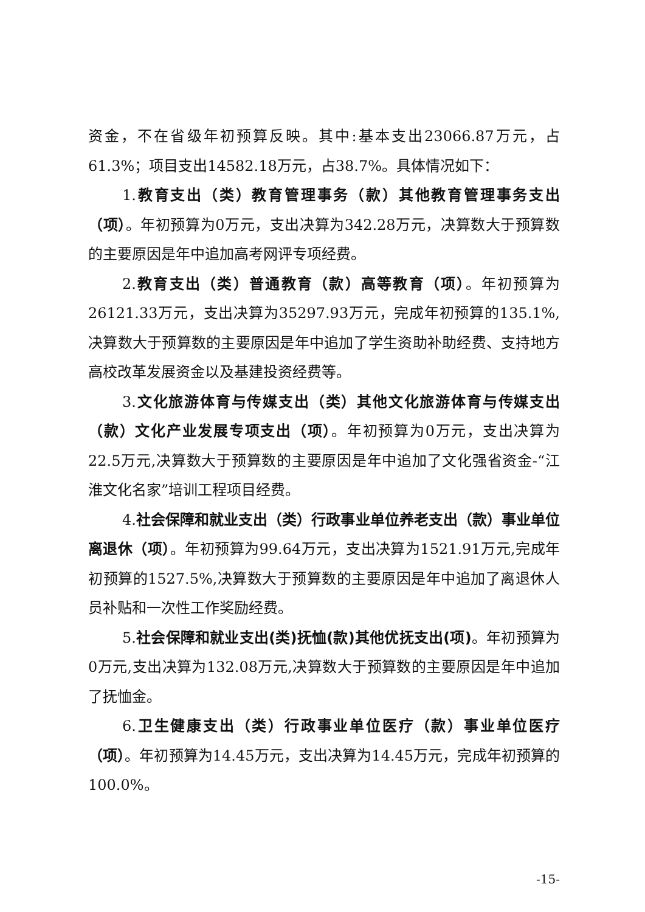资金，不在省级年初预算反映。其中:基本支出23066.87万元，占61.3%；项目支出14582.18万元，占38.7%。具体情况如下：
1.教育支出（类）教育管理事务（款）其他教育管理事务支出（项）。年初预算为0万元，支出决算为342.28万元，决算数大于预算数的主要原因是年中追加高考网评专项经费。
2.教育支出（类）普通教育（款）高等教育（项）。年初预算为26121.33万元，支出决算为35297.93万元，完成年初预算的135.1%,决算数大于预算数的主要原因是年中追加了学生资助补助经费、支持地方高校改革发展资金以及基建投资经费等。
3.文化旅游体育与传媒支出（类）其他文化旅游体育与传媒支出（款）文化产业发展专项支出（项）。年初预算为0万元，支出决算为22.5万元,决算数大于预算数的主要原因是年中追加了文化强省资金-“江淮文化名家”培训工程项目经费。
4.社会保障和就业支出（类）行政事业单位养老支出（款）事业单位离退休（项）。年初预算为99.64万元，支出决算为1521.91万元,完成年初预算的1527.5%,决算数大于预算数的主要原因是年中追加了离退休人员补贴和一次性工作奖励经费。
5.社会保障和就业支出(类)抚恤(款)其他优抚支出(项)。年初预算为0万元,支出决算为132.08万元,决算数大于预算数的主要原因是年中追加了抚恤金。
6.卫生健康支出（类）行政事业单位医疗（款）事业单位医疗（项）。年初预算为14.45万元，支出决算为14.45万元，完成年初预算的100.0%。
-15-